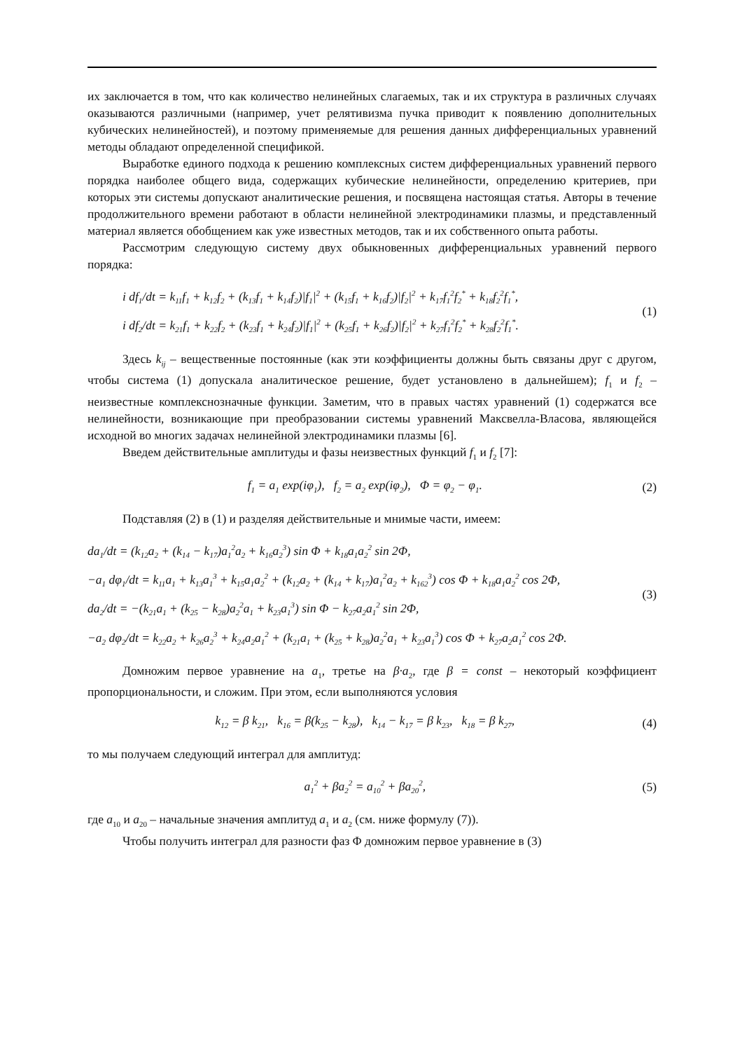их заключается в том, что как количество нелинейных слагаемых, так и их структура в различных случаях оказываются различными (например, учет релятивизма пучка приводит к появлению дополнительных кубических нелинейностей), и поэтому применяемые для решения данных дифференциальных уравнений методы обладают определенной спецификой.
Выработке единого подхода к решению комплексных систем дифференциальных уравнений первого порядка наиболее общего вида, содержащих кубические нелинейности, определению критериев, при которых эти системы допускают аналитические решения, и посвящена настоящая статья. Авторы в течение продолжительного времени работают в области нелинейной электродинамики плазмы, и представленный материал является обобщением как уже известных методов, так и их собственного опыта работы.
Рассмотрим следующую систему двух обыкновенных дифференциальных уравнений первого порядка:
i df<sub>1</sub>/dt = k<sub>11</sub>f<sub>1</sub> + k<sub>12</sub>f<sub>2</sub> + (k<sub>13</sub>f<sub>1</sub> + k<sub>14</sub>f<sub>2</sub>)|f<sub>1</sub>|<sup>2</sup> + (k<sub>15</sub>f<sub>1</sub> + k<sub>16</sub>f<sub>2</sub>)|f<sub>2</sub>|<sup>2</sup> + k<sub>17</sub>f<sub>1</sub><sup>2</sup>f<sub>2</sub><sup>*</sup> + k<sub>18</sub>f<sub>2</sub><sup>2</sup>f<sub>1</sub><sup>*</sup>,
i df<sub>2</sub>/dt = k<sub>21</sub>f<sub>1</sub> + k<sub>22</sub>f<sub>2</sub> + (k<sub>23</sub>f<sub>1</sub> + k<sub>24</sub>f<sub>2</sub>)|f<sub>1</sub>|<sup>2</sup> + (k<sub>25</sub>f<sub>1</sub> + k<sub>26</sub>f<sub>2</sub>)|f<sub>2</sub>|<sup>2</sup> + k<sub>27</sub>f<sub>1</sub><sup>2</sup>f<sub>2</sub><sup>*</sup> + k<sub>28</sub>f<sub>2</sub><sup>2</sup>f<sub>1</sub><sup>*</sup>.
(1)
Здесь k<sub>ij</sub> – вещественные постоянные (как эти коэффициенты должны быть связаны друг с другом, чтобы система (1) допускала аналитическое решение, будет установлено в дальнейшем); f<sub>1</sub> и f<sub>2</sub> – неизвестные комплекснозначные функции. Заметим, что в правых частях уравнений (1) содержатся все нелинейности, возникающие при преобразовании системы уравнений Максвелла-Власова, являющейся исходной во многих задачах нелинейной электродинамики плазмы [6].
Введем действительные амплитуды и фазы неизвестных функций f<sub>1</sub> и f<sub>2</sub> [7]:
f<sub>1</sub> = a<sub>1</sub> exp(iφ<sub>1</sub>), f<sub>2</sub> = a<sub>2</sub> exp(iφ<sub>2</sub>), Φ = φ<sub>2</sub> − φ<sub>1</sub>.
(2)
Подставляя (2) в (1) и разделяя действительные и мнимые части, имеем:
da<sub>1</sub>/dt = (k<sub>12</sub>a<sub>2</sub> + (k<sub>14</sub> − k<sub>17</sub>)a<sub>1</sub><sup>2</sup>a<sub>2</sub> + k<sub>16</sub>a<sub>2</sub><sup>3</sup>) sin Φ + k<sub>18</sub>a<sub>1</sub>a<sub>2</sub><sup>2</sup> sin 2Φ,
−a<sub>1</sub> dφ<sub>1</sub>/dt = k<sub>11</sub>a<sub>1</sub> + k<sub>13</sub>a<sub>1</sub><sup>3</sup> + k<sub>15</sub>a<sub>1</sub>a<sub>2</sub><sup>2</sup> + (k<sub>12</sub>a<sub>2</sub> + (k<sub>14</sub> + k<sub>17</sub>)a<sub>1</sub><sup>2</sup>a<sub>2</sub> + k<sub>162</sub><sup>3</sup>) cos Φ + k<sub>18</sub>a<sub>1</sub>a<sub>2</sub><sup>2</sup> cos 2Φ,
da<sub>2</sub>/dt = −(k<sub>21</sub>a<sub>1</sub> + (k<sub>25</sub> − k<sub>28</sub>)a<sub>2</sub><sup>2</sup>a<sub>1</sub> + k<sub>23</sub>a<sub>1</sub><sup>3</sup>) sin Φ − k<sub>27</sub>a<sub>2</sub>a<sub>1</sub><sup>2</sup> sin 2Φ,
−a<sub>2</sub> dφ<sub>2</sub>/dt = k<sub>22</sub>a<sub>2</sub> + k<sub>26</sub>a<sub>2</sub><sup>3</sup> + k<sub>24</sub>a<sub>2</sub>a<sub>1</sub><sup>2</sup> + (k<sub>21</sub>a<sub>1</sub> + (k<sub>25</sub> + k<sub>28</sub>)a<sub>2</sub><sup>2</sup>a<sub>1</sub> + k<sub>23</sub>a<sub>1</sub><sup>3</sup>) cos Φ + k<sub>27</sub>a<sub>2</sub>a<sub>1</sub><sup>2</sup> cos 2Φ.
(3)
Домножим первое уравнение на a<sub>1</sub>, третье на β·a<sub>2</sub>, где β = const – некоторый коэффициент пропорциональности, и сложим. При этом, если выполняются условия
k<sub>12</sub> = β k<sub>21</sub>, k<sub>16</sub> = β(k<sub>25</sub> − k<sub>28</sub>), k<sub>14</sub> − k<sub>17</sub> = β k<sub>23</sub>, k<sub>18</sub> = β k<sub>27</sub>,
(4)
то мы получаем следующий интеграл для амплитуд:
a<sub>1</sub><sup>2</sup> + βa<sub>2</sub><sup>2</sup> = a<sub>10</sub><sup>2</sup> + βa<sub>20</sub><sup>2</sup>, (5)
где a<sub>10</sub> и a<sub>20</sub> – начальные значения амплитуд a<sub>1</sub> и a<sub>2</sub> (см. ниже формулу (7)).
Чтобы получить интеграл для разности фаз Φ домножим первое уравнение в (3)